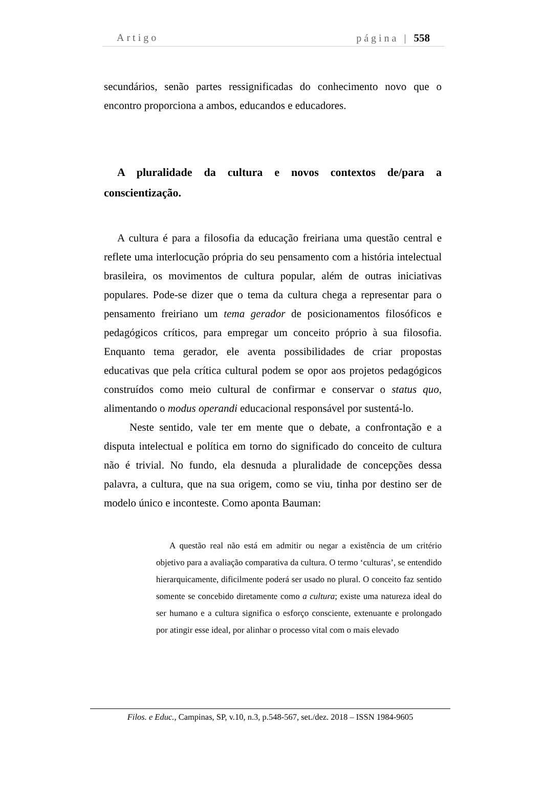Artigo página | 558
secundários, senão partes ressignificadas do conhecimento novo que o encontro proporciona a ambos, educandos e educadores.
A pluralidade da cultura e novos contextos de/para a conscientização.
A cultura é para a filosofia da educação freiriana uma questão central e reflete uma interlocução própria do seu pensamento com a história intelectual brasileira, os movimentos de cultura popular, além de outras iniciativas populares. Pode-se dizer que o tema da cultura chega a representar para o pensamento freiriano um tema gerador de posicionamentos filosóficos e pedagógicos críticos, para empregar um conceito próprio à sua filosofia. Enquanto tema gerador, ele aventa possibilidades de criar propostas educativas que pela crítica cultural podem se opor aos projetos pedagógicos construídos como meio cultural de confirmar e conservar o status quo, alimentando o modus operandi educacional responsável por sustentá-lo.
Neste sentido, vale ter em mente que o debate, a confrontação e a disputa intelectual e política em torno do significado do conceito de cultura não é trivial. No fundo, ela desnuda a pluralidade de concepções dessa palavra, a cultura, que na sua origem, como se viu, tinha por destino ser de modelo único e inconteste. Como aponta Bauman:
A questão real não está em admitir ou negar a existência de um critério objetivo para a avaliação comparativa da cultura. O termo ‘culturas’, se entendido hierarquicamente, dificilmente poderá ser usado no plural. O conceito faz sentido somente se concebido diretamente como a cultura; existe uma natureza ideal do ser humano e a cultura significa o esforço consciente, extenuante e prolongado por atingir esse ideal, por alinhar o processo vital com o mais elevado
Filos. e Educ., Campinas, SP, v.10, n.3, p.548-567, set./dez. 2018 – ISSN 1984-9605